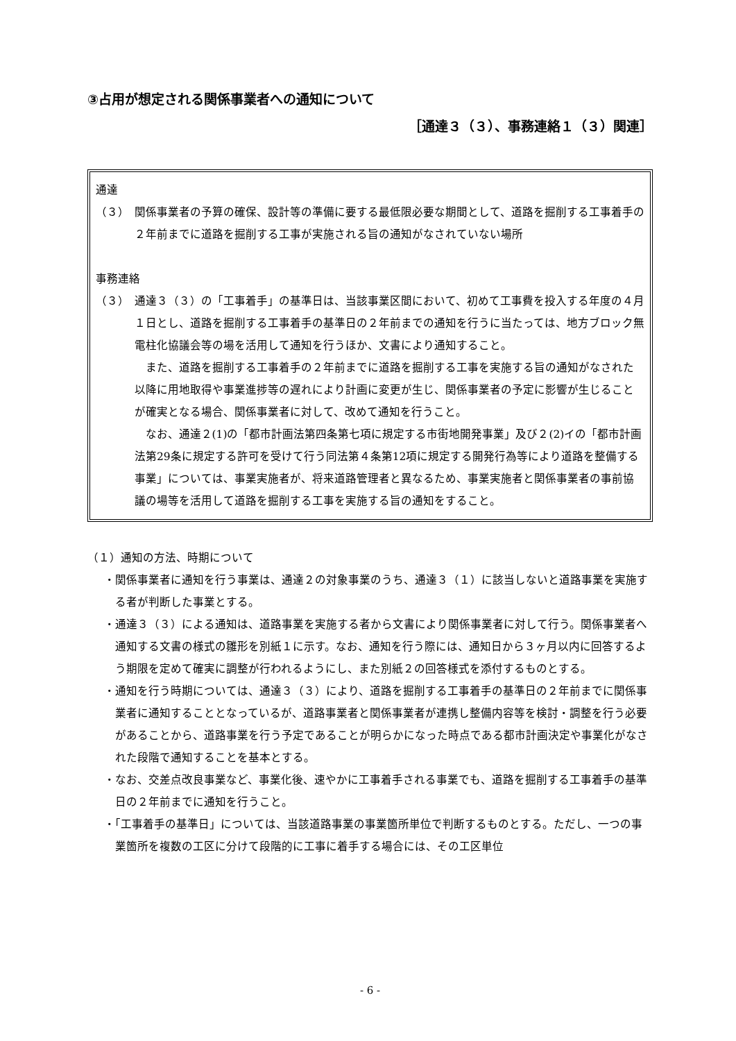③占用が想定される関係事業者への通知について
［通達３（３）、事務連絡１（３）関連］
通達
（３）　関係事業者の予算の確保、設計等の準備に要する最低限必要な期間として、道路を掘削する工事着手の２年前までに道路を掘削する工事が実施される旨の通知がなされていない場所
事務連絡
（３）　通達３（３）の「工事着手」の基準日は、当該事業区間において、初めて工事費を投入する年度の４月１日とし、道路を掘削する工事着手の基準日の２年前までの通知を行うに当たっては、地方ブロック無電柱化協議会等の場を活用して通知を行うほか、文書により通知すること。
また、道路を掘削する工事着手の２年前までに道路を掘削する工事を実施する旨の通知がなされた以降に用地取得や事業進捗等の遅れにより計画に変更が生じ、関係事業者の予定に影響が生じることが確実となる場合、関係事業者に対して、改めて通知を行うこと。
なお、通達２(1)の「都市計画法第四条第七項に規定する市街地開発事業」及び２(2)イの「都市計画法第29条に規定する許可を受けて行う同法第４条第12項に規定する開発行為等により道路を整備する事業」については、事業実施者が、将来道路管理者と異なるため、事業実施者と関係事業者の事前協議の場等を活用して道路を掘削する工事を実施する旨の通知をすること。
（１）通知の方法、時期について
・関係事業者に通知を行う事業は、通達２の対象事業のうち、通達３（１）に該当しないと道路事業を実施する者が判断した事業とする。
・通達３（３）による通知は、道路事業を実施する者から文書により関係事業者に対して行う。関係事業者へ通知する文書の様式の雛形を別紙１に示す。なお、通知を行う際には、通知日から３ヶ月以内に回答するよう期限を定めて確実に調整が行われるようにし、また別紙２の回答様式を添付するものとする。
・通知を行う時期については、通達３（３）により、道路を掘削する工事着手の基準日の２年前までに関係事業者に通知することとなっているが、道路事業者と関係事業者が連携し整備内容等を検討・調整を行う必要があることから、道路事業を行う予定であることが明らかになった時点である都市計画決定や事業化がなされた段階で通知することを基本とする。
・なお、交差点改良事業など、事業化後、速やかに工事着手される事業でも、道路を掘削する工事着手の基準日の２年前までに通知を行うこと。
・「工事着手の基準日」については、当該道路事業の事業箇所単位で判断するものとする。ただし、一つの事業箇所を複数の工区に分けて段階的に工事に着手する場合には、その工区単位
- 6 -